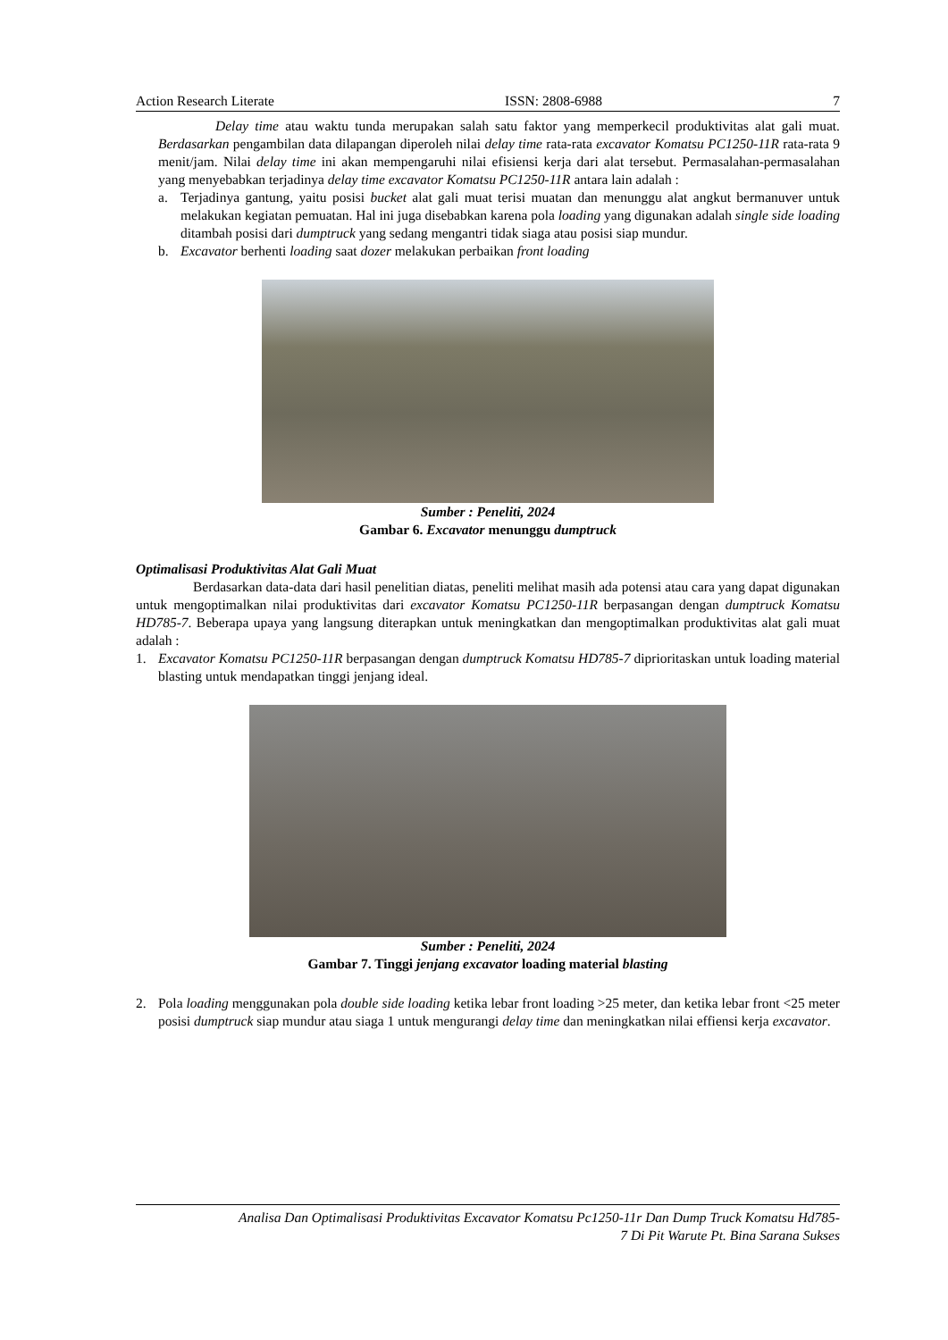Action Research Literate ISSN: 2808-6988 7
Delay time atau waktu tunda merupakan salah satu faktor yang memperkecil produktivitas alat gali muat. Berdasarkan pengambilan data dilapangan diperoleh nilai delay time rata-rata excavator Komatsu PC1250-11R rata-rata 9 menit/jam. Nilai delay time ini akan mempengaruhi nilai efisiensi kerja dari alat tersebut. Permasalahan-permasalahan yang menyebabkan terjadinya delay time excavator Komatsu PC1250-11R antara lain adalah :
a. Terjadinya gantung, yaitu posisi bucket alat gali muat terisi muatan dan menunggu alat angkut bermanuver untuk melakukan kegiatan pemuatan. Hal ini juga disebabkan karena pola loading yang digunakan adalah single side loading ditambah posisi dari dumptruck yang sedang mengantri tidak siaga atau posisi siap mundur.
b. Excavator berhenti loading saat dozer melakukan perbaikan front loading
Sumber : Peneliti, 2024
Gambar 6. Excavator menunggu dumptruck
Optimalisasi Produktivitas Alat Gali Muat
Berdasarkan data-data dari hasil penelitian diatas, peneliti melihat masih ada potensi atau cara yang dapat digunakan untuk mengoptimalkan nilai produktivitas dari excavator Komatsu PC1250-11R berpasangan dengan dumptruck Komatsu HD785-7. Beberapa upaya yang langsung diterapkan untuk meningkatkan dan mengoptimalkan produktivitas alat gali muat adalah :
1. Excavator Komatsu PC1250-11R berpasangan dengan dumptruck Komatsu HD785-7 diprioritaskan untuk loading material blasting untuk mendapatkan tinggi jenjang ideal.
Sumber : Peneliti, 2024
Gambar 7. Tinggi jenjang excavator loading material blasting
2. Pola loading menggunakan pola double side loading ketika lebar front loading >25 meter, dan ketika lebar front <25 meter posisi dumptruck siap mundur atau siaga 1 untuk mengurangi delay time dan meningkatkan nilai effiensi kerja excavator.
Analisa Dan Optimalisasi Produktivitas Excavator Komatsu Pc1250-11r Dan Dump Truck Komatsu Hd785-
7 Di Pit Warute Pt. Bina Sarana Sukses